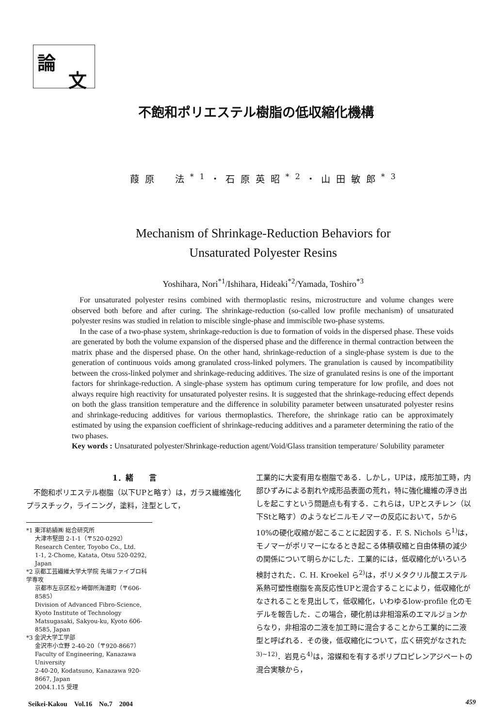論
文
不飽和ポリエステル樹脂の低収縮化機構
葭原　法<sup>*1</sup>・石原英昭<sup>*2</sup>・山田敏郎<sup>*3</sup>
Mechanism of Shrinkage-Reduction Behaviors for
Unsaturated Polyester Resins
Yoshihara, Nori<sup>*1</sup>/Ishihara, Hideaki<sup>*2</sup>/Yamada, Toshiro<sup>*3</sup>
For unsaturated polyester resins combined with thermoplastic resins, microstructure and volume changes were observed both before and after curing. The shrinkage-reduction (so-called low profile mechanism) of unsaturated polyester resins was studied in relation to miscible single-phase and immiscible two-phase systems.
In the case of a two-phase system, shrinkage-reduction is due to formation of voids in the dispersed phase. These voids are generated by both the volume expansion of the dispersed phase and the difference in thermal contraction between the matrix phase and the dispersed phase. On the other hand, shrinkage-reduction of a single-phase system is due to the generation of continuous voids among granulated cross-linked polymers. The granulation is caused by incompatibility between the cross-linked polymer and shrinkage-reducing additives. The size of granulated resins is one of the important factors for shrinkage-reduction. A single-phase system has optimum curing temperature for low profile, and does not always require high reactivity for unsaturated polyester resins. It is suggested that the shrinkage-reducing effect depends on both the glass transition temperature and the difference in solubility parameter between unsaturated polyester resins and shrinkage-reducing additives for various thermoplastics. Therefore, the shrinkage ratio can be approximately estimated by using the expansion coefficient of shrinkage-reducing additives and a parameter determining the ratio of the two phases.
Key words : Unsaturated polyester/Shrinkage-reduction agent/Void/Glass transition temperature/ Solubility parameter
1．緒　　言
　不飽和ポリエステル樹脂（以下UPと略す）は，ガラス繊維強化プラスチック，ライニング，塗料，注型として，
*1 東洋紡績㈱ 総合研究所
大津市堅田 2-1-1（〒520-0292）
Research Center, Toyobo Co., Ltd.
1-1, 2-Chome, Katata, Otsu 520-0292, Japan
*2 京都工芸繊維大学大学院 先端ファイブロ科学専攻
京都市左京区松ヶ崎御所海道町（〒606-8585）
Division of Advanced Fibro-Science, Kyoto Institute of Technology
Matsugasaki, Sakyou-ku, Kyoto 606-8585, Japan
*3 金沢大学工学部
金沢市小立野 2-40-20（〒920-8667）
Faculty of Engineering, Kanazawa University
2-40-20, Kodatsuno, Kanazawa 920-8667, Japan
2004.1.15 受理
工業的に大変有用な樹脂である．しかし，UPは，成形加工時，内部ひずみによる割れや成形品表面の荒れ，特に強化繊維の浮き出しを起こすという問題点も有する．これらは，UPとスチレン（以下Stと略す）のようなビニルモノマーの反応において，5から10%の硬化収縮が起こることに起因する．F. S. Nichols ら<sup>1)</sup>は，モノマーがポリマーになるとき起こる体積収縮と自由体積の減少の関係について明らかにした．工業的には，低収縮化がいろいろ検討された．C. H. Kroekel ら<sup>2)</sup>は，ポリメタクリル酸エステル系熱可塑性樹脂を高反応性UPと混合することにより，低収縮化がなされることを見出して，低収縮化，いわゆるlow-profile 化のモデルを報告した．この場合，硬化前は非相溶系のエマルジョンからなり，非相溶の二液を加工時に混合することから工業的に二液型と呼ばれる．その後，低収縮化について，広く研究がなされた<sup>3)~12)</sup>．岩見ら<sup>4)</sup>は，溶媒和を有するポリプロピレンアジペートの混合実験から，
Seikei-Kakou　Vol.16　No.7　2004 459